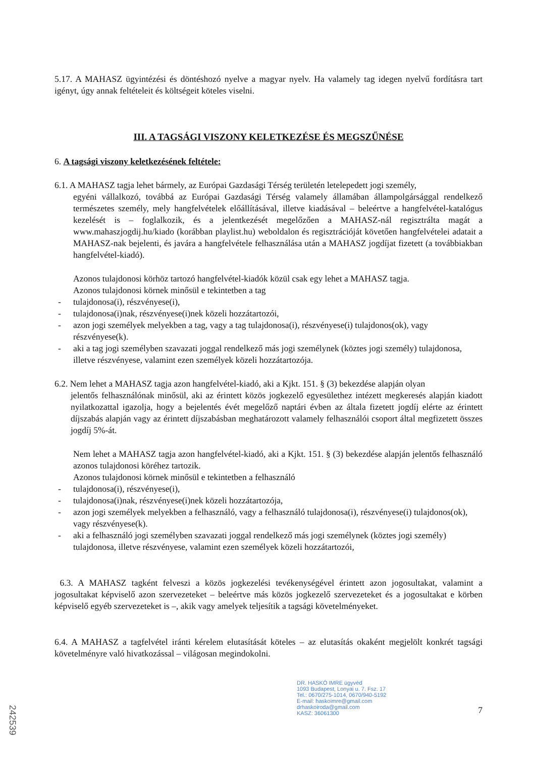5.17. A MAHASZ ügyintézési és döntéshozó nyelve a magyar nyelv. Ha valamely tag idegen nyelvű fordításra tart igényt, úgy annak feltételeit és költségeit köteles viselni.
III. A TAGSÁGI VISZONY KELETKEZÉSE ÉS MEGSZŰNÉSE
6. A tagsági viszony keletkezésének feltétele:
6.1. A MAHASZ tagja lehet bármely, az Európai Gazdasági Térség területén letelepedett jogi személy,
egyéni vállalkozó, továbbá az Európai Gazdasági Térség valamely államában állampolgársággal rendelkező természetes személy, mely hangfelvételek előállításával, illetve kiadásával – beleértve a hangfelvétel-katalógus kezelését is – foglalkozik, és a jelentkezését megelőzően a MAHASZ-nál regisztrálta magát a www.mahaszjogdij.hu/kiado (korábban playlist.hu) weboldalon és regisztrációját követően hangfelvételei adatait a MAHASZ-nak bejelenti, és javára a hangfelvétele felhasználása után a MAHASZ jogdíjat fizetett (a továbbiakban hangfelvétel-kiadó).
Azonos tulajdonosi körhöz tartozó hangfelvétel-kiadók közül csak egy lehet a MAHASZ tagja.
Azonos tulajdonosi körnek minősül e tekintetben a tag
- tulajdonosa(i), részvényese(i),
- tulajdonosa(i)nak, részvényese(i)nek közeli hozzátartozói,
- azon jogi személyek melyekben a tag, vagy a tag tulajdonosa(i), részvényese(i) tulajdonos(ok), vagy részvényese(k).
- aki a tag jogi személyben szavazati joggal rendelkező más jogi személynek (köztes jogi személy) tulajdonosa, illetve részvényese, valamint ezen személyek közeli hozzátartozója.
6.2. Nem lehet a MAHASZ tagja azon hangfelvétel-kiadó, aki a Kjkt. 151. § (3) bekezdése alapján olyan
jelentős felhasználónak minősül, aki az érintett közös jogkezelő egyesülethez intézett megkeresés alapján kiadott nyilatkozattal igazolja, hogy a bejelentés évét megelőző naptári évben az általa fizetett jogdíj elérte az érintett díjszabás alapján vagy az érintett díjszabásban meghatározott valamely felhasználói csoport által megfizetett összes jogdíj 5%-át.
Nem lehet a MAHASZ tagja azon hangfelvétel-kiadó, aki a Kjkt. 151. § (3) bekezdése alapján jelentős felhasználó azonos tulajdonosi köréhez tartozik.
Azonos tulajdonosi körnek minősül e tekintetben a felhasználó
- tulajdonosa(i), részvényese(i),
- tulajdonosa(i)nak, részvényese(i)nek közeli hozzátartozója,
- azon jogi személyek melyekben a felhasználó, vagy a felhasználó tulajdonosa(i), részvényese(i) tulajdonos(ok), vagy részvényese(k).
- aki a felhasználó jogi személyben szavazati joggal rendelkező más jogi személynek (köztes jogi személy) tulajdonosa, illetve részvényese, valamint ezen személyek közeli hozzátartozói,
6.3. A MAHASZ tagként felveszi a közös jogkezelési tevékenységével érintett azon jogosultakat, valamint a jogosultakat képviselő azon szervezeteket – beleértve más közös jogkezelő szervezeteket és a jogosultakat e körben képviselő egyéb szervezeteket is –, akik vagy amelyek teljesítik a tagsági követelményeket.
6.4. A MAHASZ a tagfelvétel iránti kérelem elutasítását köteles – az elutasítás okaként megjelölt konkrét tagsági követelményre való hivatkozással – világosan megindokolni.
DR. HASKÓ IMRE ügyvéd
1093 Budapest, Lonyai u. 7. Fsz. 17
Tel.: 0670/275-1014, 0670/940-5192
E-mail: haskoimre@gmail.com
drhaskoiroda@gmail.com
KASZ: 36061300
7
242539